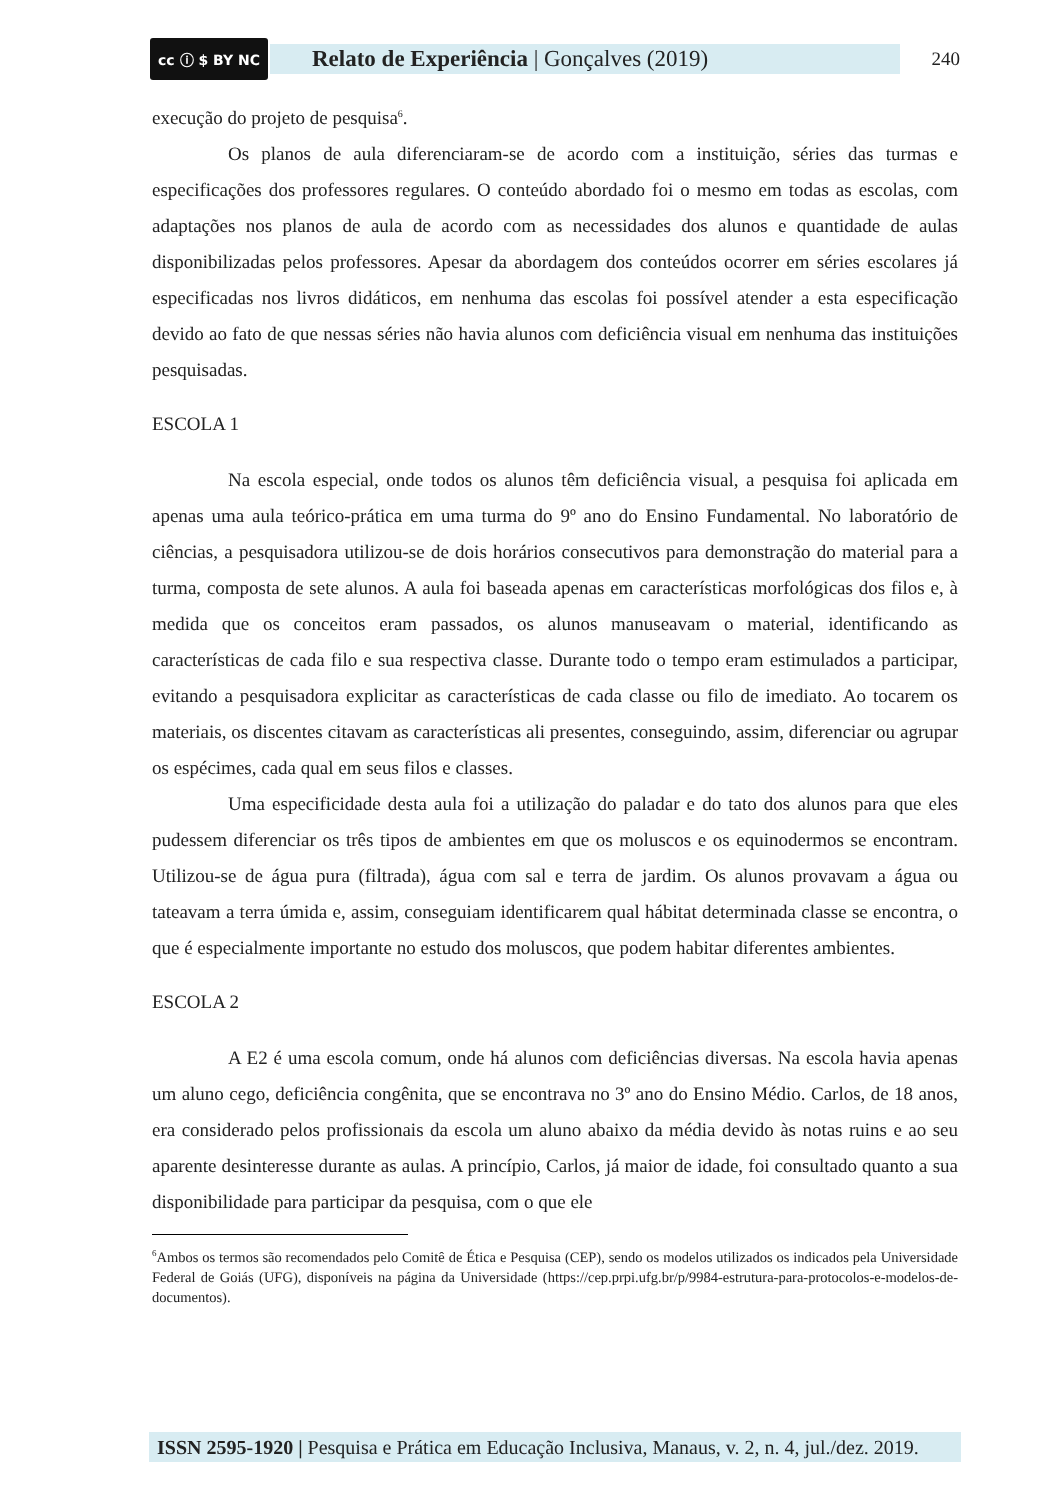cc ⓘ $ BY NC
Relato de Experiência | Gonçalves (2019)
240
execução do projeto de pesquisa<sup>6</sup>.
Os planos de aula diferenciaram-se de acordo com a instituição, séries das turmas e especificações dos professores regulares. O conteúdo abordado foi o mesmo em todas as escolas, com adaptações nos planos de aula de acordo com as necessidades dos alunos e quantidade de aulas disponibilizadas pelos professores. Apesar da abordagem dos conteúdos ocorrer em séries escolares já especificadas nos livros didáticos, em nenhuma das escolas foi possível atender a esta especificação devido ao fato de que nessas séries não havia alunos com deficiência visual em nenhuma das instituições pesquisadas.
ESCOLA 1
Na escola especial, onde todos os alunos têm deficiência visual, a pesquisa foi aplicada em apenas uma aula teórico-prática em uma turma do 9º ano do Ensino Fundamental. No laboratório de ciências, a pesquisadora utilizou-se de dois horários consecutivos para demonstração do material para a turma, composta de sete alunos. A aula foi baseada apenas em características morfológicas dos filos e, à medida que os conceitos eram passados, os alunos manuseavam o material, identificando as características de cada filo e sua respectiva classe. Durante todo o tempo eram estimulados a participar, evitando a pesquisadora explicitar as características de cada classe ou filo de imediato. Ao tocarem os materiais, os discentes citavam as características ali presentes, conseguindo, assim, diferenciar ou agrupar os espécimes, cada qual em seus filos e classes.
Uma especificidade desta aula foi a utilização do paladar e do tato dos alunos para que eles pudessem diferenciar os três tipos de ambientes em que os moluscos e os equinodermos se encontram. Utilizou-se de água pura (filtrada), água com sal e terra de jardim. Os alunos provavam a água ou tateavam a terra úmida e, assim, conseguiam identificarem qual hábitat determinada classe se encontra, o que é especialmente importante no estudo dos moluscos, que podem habitar diferentes ambientes.
ESCOLA 2
A E2 é uma escola comum, onde há alunos com deficiências diversas. Na escola havia apenas um aluno cego, deficiência congênita, que se encontrava no 3º ano do Ensino Médio. Carlos, de 18 anos, era considerado pelos profissionais da escola um aluno abaixo da média devido às notas ruins e ao seu aparente desinteresse durante as aulas. A princípio, Carlos, já maior de idade, foi consultado quanto a sua disponibilidade para participar da pesquisa, com o que ele
<sup>6</sup> Ambos os termos são recomendados pelo Comitê de Ética e Pesquisa (CEP), sendo os modelos utilizados os indicados pela Universidade Federal de Goiás (UFG), disponíveis na página da Universidade (https://cep.prpi.ufg.br/p/9984-estrutura-para-protocolos-e-modelos-de-documentos).
ISSN 2595-1920 | Pesquisa e Prática em Educação Inclusiva, Manaus, v. 2, n. 4, jul./dez. 2019.